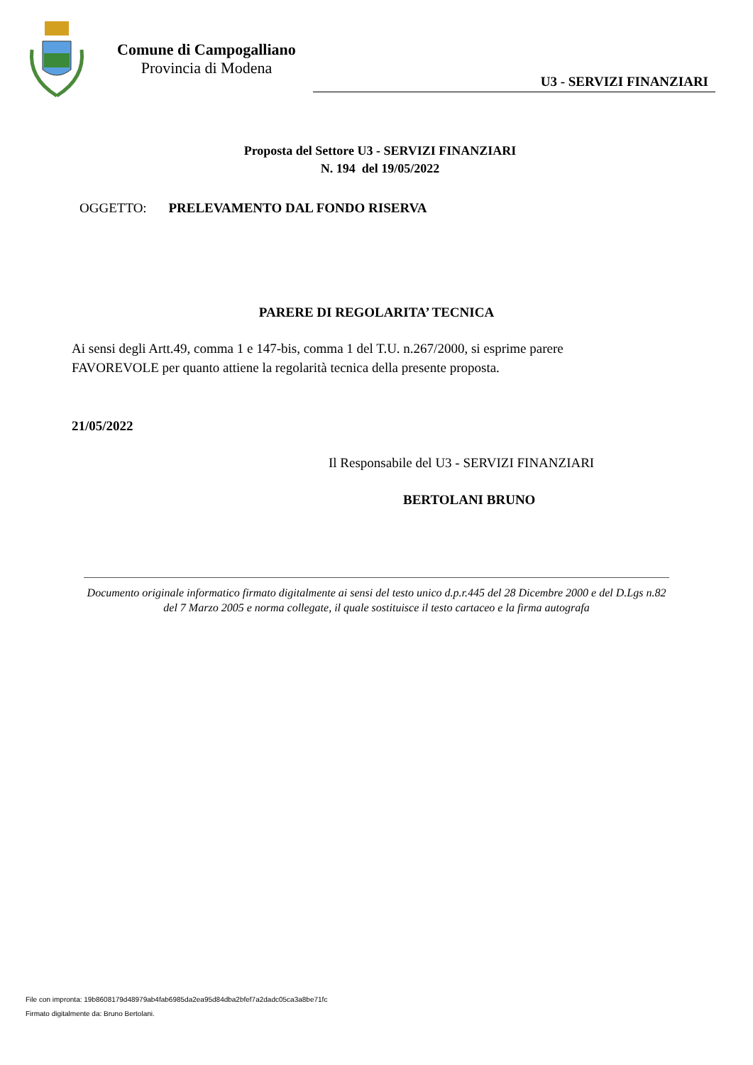Comune di Campogalliano
Provincia di Modena
U3 - SERVIZI FINANZIARI
Proposta del Settore U3 - SERVIZI FINANZIARI
N. 194 del 19/05/2022
OGGETTO: PRELEVAMENTO DAL FONDO RISERVA
PARERE DI REGOLARITA’ TECNICA
Ai sensi degli Artt.49, comma 1 e 147-bis, comma 1 del T.U. n.267/2000, si esprime parere
FAVOREVOLE per quanto attiene la regolarità tecnica della presente proposta.
21/05/2022
Il Responsabile del U3 - SERVIZI FINANZIARI
BERTOLANI BRUNO
Documento originale informatico firmato digitalmente ai sensi del testo unico d.p.r.445 del 28 Dicembre 2000 e del D.Lgs n.82 del 7 Marzo 2005 e norma collegate, il quale sostituisce il testo cartaceo e la firma autografa
File con impronta: 19b8608179d48979ab4fab6985da2ea95d84dba2bfef7a2dadc05ca3a8be71fc
Firmato digitalmente da: Bruno Bertolani.